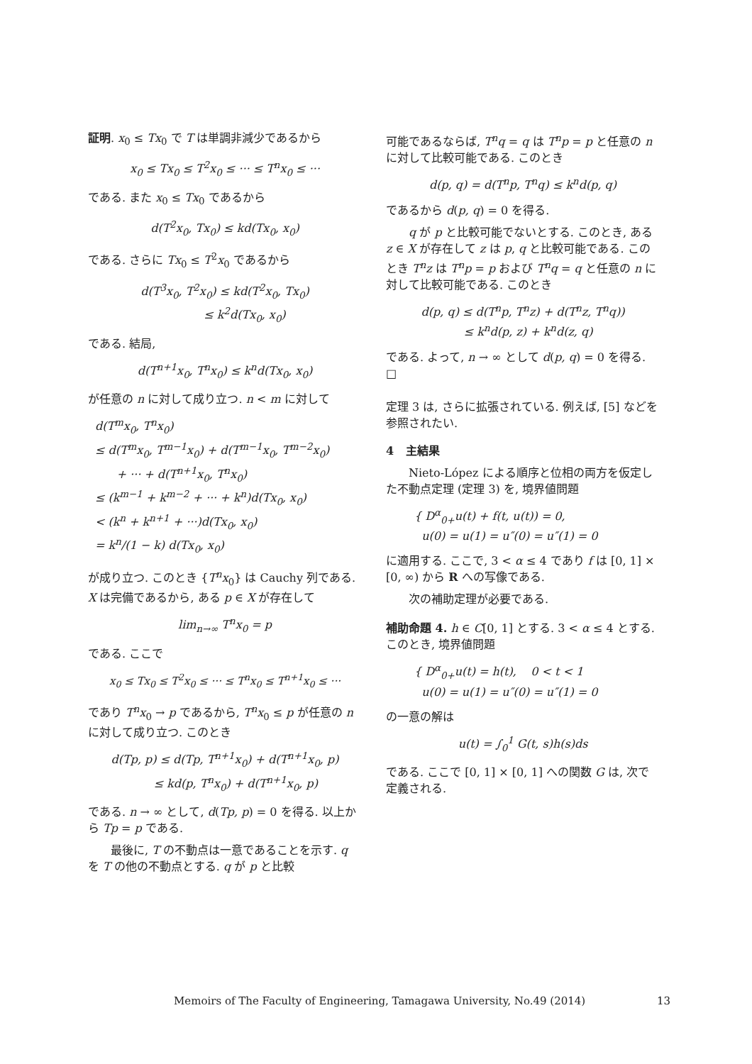証明. x<sub>0</sub> ≤ Tx<sub>0</sub> で T は単調非減少であるから
x<sub>0</sub> ≤ Tx<sub>0</sub> ≤ T<sup>2</sup>x<sub>0</sub> ≤ ··· ≤ T<sup>n</sup>x<sub>0</sub> ≤ ···
である. また x<sub>0</sub> ≤ Tx<sub>0</sub> であるから
d(T<sup>2</sup>x<sub>0</sub>, Tx<sub>0</sub>) ≤ kd(Tx<sub>0</sub>, x<sub>0</sub>)
である. さらに Tx<sub>0</sub> ≤ T<sup>2</sup>x<sub>0</sub> であるから
d(T<sup>3</sup>x<sub>0</sub>, T<sup>2</sup>x<sub>0</sub>) ≤ kd(T<sup>2</sup>x<sub>0</sub>, Tx<sub>0</sub>)
≤ k<sup>2</sup>d(Tx<sub>0</sub>, x<sub>0</sub>)
である. 結局,
d(T<sup>n+1</sup>x<sub>0</sub>, T<sup>n</sup>x<sub>0</sub>) ≤ k<sup>n</sup>d(Tx<sub>0</sub>, x<sub>0</sub>)
が任意の n に対して成り立つ. n < m に対して
d(T<sup>m</sup>x<sub>0</sub>, T<sup>n</sup>x<sub>0</sub>)
≤ d(T<sup>m</sup>x<sub>0</sub>, T<sup>m−1</sup>x<sub>0</sub>) + d(T<sup>m−1</sup>x<sub>0</sub>, T<sup>m−2</sup>x<sub>0</sub>)
+ ··· + d(T<sup>n+1</sup>x<sub>0</sub>, T<sup>n</sup>x<sub>0</sub>)
≤ (k<sup>m−1</sup> + k<sup>m−2</sup> + ··· + k<sup>n</sup>)d(Tx<sub>0</sub>, x<sub>0</sub>)
< (k<sup>n</sup> + k<sup>n+1</sup> + ···)d(Tx<sub>0</sub>, x<sub>0</sub>)
= k<sup>n</sup>/(1 − k) d(Tx<sub>0</sub>, x<sub>0</sub>)
が成り立つ. このとき {T<sup>n</sup>x<sub>0</sub>} は Cauchy 列である. X は完備であるから, ある p ∈ X が存在して
lim<sub>n→∞</sub> T<sup>n</sup>x<sub>0</sub> = p
である. ここで
x<sub>0</sub> ≤ Tx<sub>0</sub> ≤ T<sup>2</sup>x<sub>0</sub> ≤ ··· ≤ T<sup>n</sup>x<sub>0</sub> ≤ T<sup>n+1</sup>x<sub>0</sub> ≤ ···
であり T<sup>n</sup>x<sub>0</sub> → p であるから, T<sup>n</sup>x<sub>0</sub> ≤ p が任意の n に対して成り立つ. このとき
d(Tp, p) ≤ d(Tp, T<sup>n+1</sup>x<sub>0</sub>) + d(T<sup>n+1</sup>x<sub>0</sub>, p)
≤ kd(p, T<sup>n</sup>x<sub>0</sub>) + d(T<sup>n+1</sup>x<sub>0</sub>, p)
である. n → ∞ として, d(Tp, p) = 0 を得る. 以上から Tp = p である.
最後に, T の不動点は一意であることを示す. q を T の他の不動点とする. q が p と比較
可能であるならば, T<sup>n</sup>q = q は T<sup>n</sup>p = p と任意の n に対して比較可能である. このとき
d(p, q) = d(T<sup>n</sup>p, T<sup>n</sup>q) ≤ k<sup>n</sup>d(p, q)
であるから d(p, q) = 0 を得る.
q が p と比較可能でないとする. このとき, ある z ∈ X が存在して z は p, q と比較可能である. このとき T<sup>n</sup>z は T<sup>n</sup>p = p および T<sup>n</sup>q = q と任意の n に対して比較可能である. このとき
d(p, q) ≤ d(T<sup>n</sup>p, T<sup>n</sup>z) + d(T<sup>n</sup>z, T<sup>n</sup>q))
≤ k<sup>n</sup>d(p, z) + k<sup>n</sup>d(z, q)
である. よって, n → ∞ として d(p, q) = 0 を得る. □
定理 3 は, さらに拡張されている. 例えば, [5] などを参照されたい.
4 主結果
Nieto-López による順序と位相の両方を仮定した不動点定理 (定理 3) を, 境界値問題
{ D<sup>α</sup><sub>0+</sub>u(t) + f(t, u(t)) = 0,
u(0) = u(1) = u″(0) = u″(1) = 0
に適用する. ここで, 3 < α ≤ 4 であり f は [0, 1] × [0, ∞) から R への写像である.
次の補助定理が必要である.
補助命題 4. h ∈ C[0, 1] とする. 3 < α ≤ 4 とする. このとき, 境界値問題
{ D<sup>α</sup><sub>0+</sub>u(t) = h(t), 0 < t < 1
u(0) = u(1) = u″(0) = u″(1) = 0
の一意の解は
u(t) = ∫<sub>0</sub><sup>1</sup> G(t, s)h(s)ds
である. ここで [0, 1] × [0, 1] への関数 G は, 次で定義される.
Memoirs of The Faculty of Engineering, Tamagawa University, No.49 (2014) 13